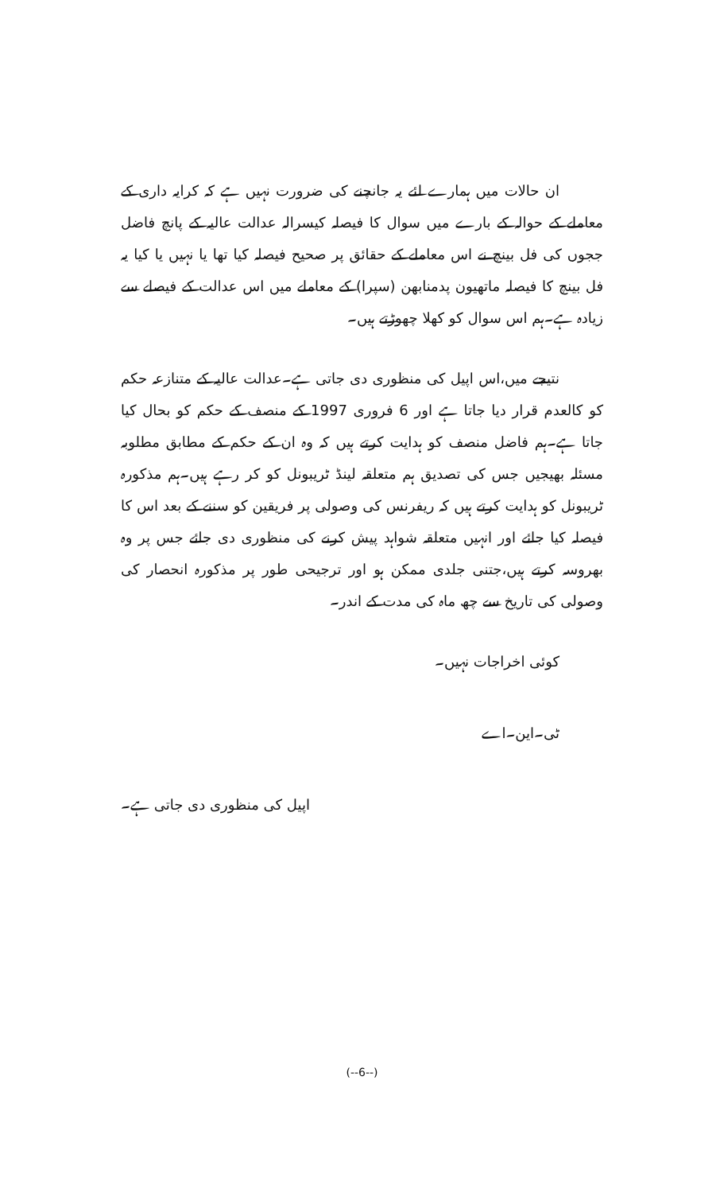ان حالات میں ہمارے لئے یہ جانچنے کی ضرورت نہیں ہے کہ کرایہ داری کے معاملے کے حوالہ کے بارے میں سوال کا فیصلہ کیسرالہ عدالت عالیہ کے پانچ فاضل ججوں کی فل بینچ نے اس معاملے کے حقائق پر صحیح فیصلہ کیا تھا یا نہیں یا کیا یہ فل بینچ کا فیصلہ ماتھیون پدمنابھن (سپرا) کے معاملے میں اس عدالت کے فیصلے سے زیادہ ہے۔ہم اس سوال کو کھلا چھوڑتے ہیں۔
نتیجے میں،اس اپیل کی منظوری دی جاتی ہے۔عدالت عالیہ کے متنازعہ حکم کو کالعدم قرار دیا جاتا ہے اور 6 فروری 1997 کے منصف کے حکم کو بحال کیا جاتا ہے۔ہم فاضل منصف کو ہدایت کرتے ہیں کہ وہ ان کے حکم کے مطابق مطلوبہ مسئلہ بھیجیں جس کی تصدیق ہم متعلقہ لینڈ ٹریبونل کو کر رہے ہیں۔ہم مذکورہ ٹریبونل کو ہدایت کرتے ہیں کہ ریفرنس کی وصولی پر فریقین کو سننے کے بعد اس کا فیصلہ کیا جائے اور انہیں متعلقہ شواہد پیش کرنے کی منظوری دی جائے جس پر وہ بھروسہ کرتے ہیں،جتنی جلدی ممکن ہو اور ترجیحی طور پر مذکورہ انحصار کی وصولی کی تاریخ سے چھ ماہ کی مدت کے اندر۔
کوئی اخراجات نہیں۔
ٹی۔این۔اے
اپیل کی منظوری دی جاتی ہے۔
(--6--)